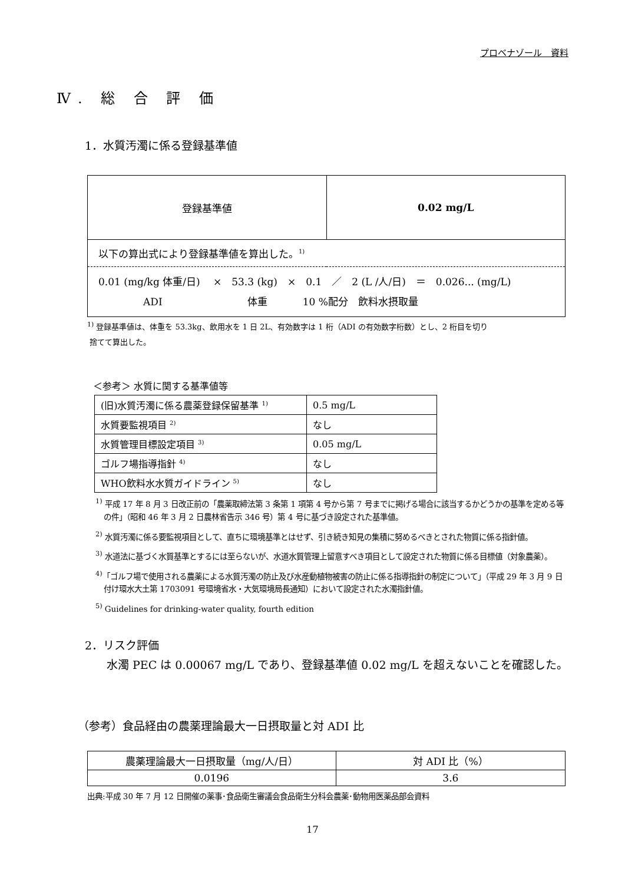プロベナゾール　資料
Ⅳ. 総 合 評 価
1．水質汚濁に係る登録基準値
| 登録基準値 | 0.02 mg/L |
| 以下の算出式により登録基準値を算出した。<sup>1)</sup> | |
| 0.01 (mg/kg 体重/日) × 53.3 (kg) × 0.1 ／ 2 (L /人/日) ＝ 0.026... (mg/L) ADI 体重 10 %配分 飲料水摂取量 | |
<sup>1)</sup> 登録基準値は、体重を 53.3kg、飲用水を 1 日 2L、有効数字は 1 桁（ADI の有効数字桁数）とし、2 桁目を切り
捨てて算出した。
＜参考＞ 水質に関する基準値等
| (旧)水質汚濁に係る農薬登録保留基準 <sup>1)</sup> | 0.5 mg/L |
| 水質要監視項目 <sup>2)</sup> | なし |
| 水質管理目標設定項目 <sup>3)</sup> | 0.05 mg/L |
| ゴルフ場指導指針 <sup>4)</sup> | なし |
| WHO飲料水水質ガイドライン <sup>5)</sup> | なし |
<sup>1)</sup> 平成 17 年 8 月 3 日改正前の「農薬取締法第 3 条第 1 項第 4 号から第 7 号までに掲げる場合に該当するかどうかの基準を定める等の件」（昭和 46 年 3 月 2 日農林省告示 346 号）第 4 号に基づき設定された基準値。
<sup>2)</sup> 水質汚濁に係る要監視項目として、直ちに環境基準とはせず、引き続き知見の集積に努めるべきとされた物質に係る指針値。
<sup>3)</sup> 水道法に基づく水質基準とするには至らないが、水道水質管理上留意すべき項目として設定された物質に係る目標値（対象農薬）。
<sup>4)</sup>「ゴルフ場で使用される農薬による水質汚濁の防止及び水産動植物被害の防止に係る指導指針の制定について」（平成 29 年 3 月 9 日付け環水大土第 1703091 号環境省水・大気環境局長通知）において設定された水濁指針値。
<sup>5)</sup> Guidelines for drinking-water quality, fourth edition
2．リスク評価
　水濁 PEC は 0.00067 mg/L であり、登録基準値 0.02 mg/L を超えないことを確認した。
（参考）食品経由の農薬理論最大一日摂取量と対 ADI 比
| 農薬理論最大一日摂取量（mg/人/日） | 対 ADI 比（%） |
| 0.0196 | 3.6 |
出典:平成 30 年 7 月 12 日開催の薬事･食品衛生審議会食品衛生分科会農薬･動物用医薬品部会資料
17